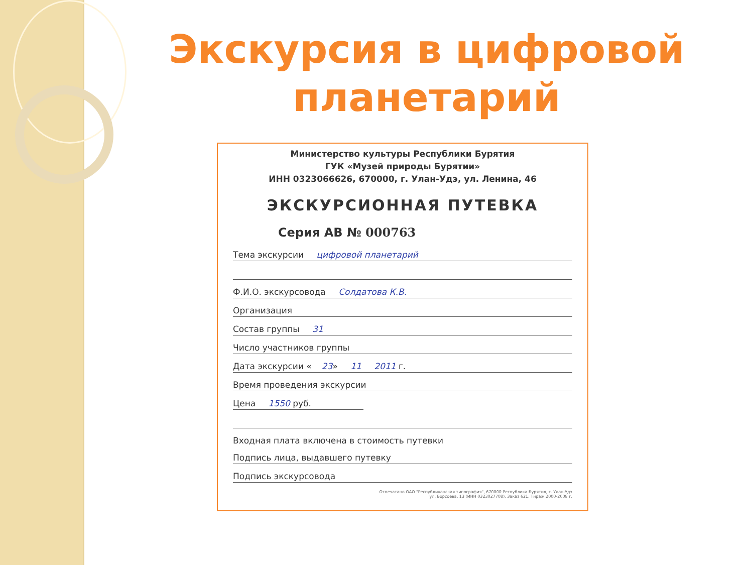Экскурсия в цифровой планетарий
Министерство культуры Республики Бурятия
ГУК «Музей природы Бурятии»
ИНН 0323066626, 670000, г. Улан-Удэ, ул. Ленина, 46
ЭКСКУРСИОННАЯ ПУТЕВКА
Серия АВ № 000763
Тема экскурсии цифровой планетарий
Ф.И.О. экскурсовода Солдатова К.В.
Организация
Состав группы 31
Число участников группы
Дата экскурсии « 23» 11 2011 г.
Время проведения экскурсии
Цена 1550 руб.
Входная плата включена в стоимость путевки
Подпись лица, выдавшего путевку
Подпись экскурсовода
Отпечатано ОАО "Республиканская типография", 670000 Республика Бурятия, г. Улан-Удэ
ул. Борсоева, 13 (ИНН 0323027708). Заказ 621. Тираж 2000-2008 г.